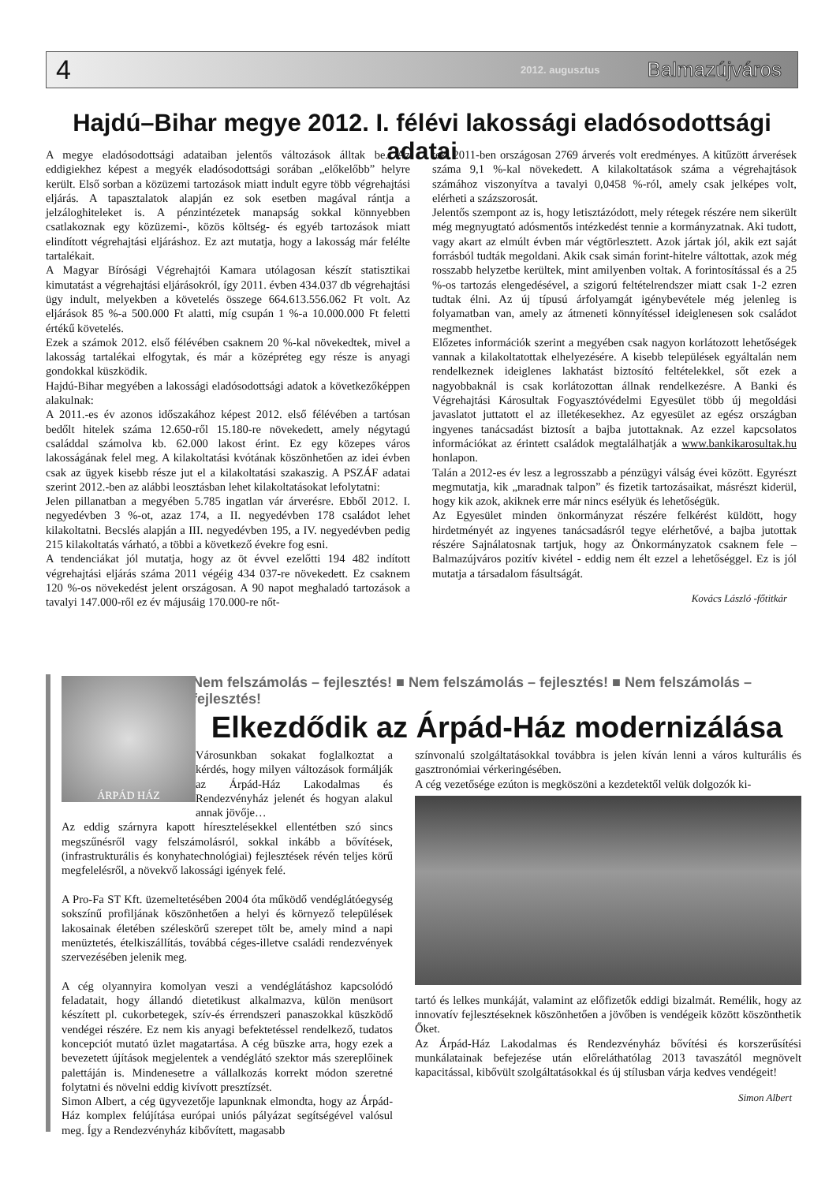4 2012. augusztus Balmazújváros
Hajdú–Bihar megye 2012. I. félévi lakossági eladósodottsági adatai
A megye eladósodottsági adataiban jelentős változások álltak be. Az eddigiekhez képest a megyék eladósodottsági sorában „előkelőbb” helyre került. Első sorban a közüzemi tartozások miatt indult egyre több végrehajtási eljárás. A tapasztalatok alapján ez sok esetben magával rántja a jelzáloghiteleket is. A pénzintézetek manapság sokkal könnyebben csatlakoznak egy közüzemi-, közös költség- és egyéb tartozások miatt elindított végrehajtási eljáráshoz. Ez azt mutatja, hogy a lakosság már felélte tartalékait.
A Magyar Bírósági Végrehajtói Kamara utólagosan készít statisztikai kimutatást a végrehajtási eljárásokról, így 2011. évben 434.037 db végrehajtási ügy indult, melyekben a követelés összege 664.613.556.062 Ft volt. Az eljárások 85 %-a 500.000 Ft alatti, míg csupán 1 %-a 10.000.000 Ft feletti értékű követelés.
Ezek a számok 2012. első félévében csaknem 20 %-kal növekedtek, mivel a lakosság tartalékai elfogytak, és már a középréteg egy része is anyagi gondokkal küszködik.
Hajdú-Bihar megyében a lakossági eladósodottsági adatok a következőképpen alakulnak:
A 2011.-es év azonos időszakához képest 2012. első félévében a tartósan bedőlt hitelek száma 12.650-ről 15.180-re növekedett, amely négytagú családdal számolva kb. 62.000 lakost érint. Ez egy közepes város lakosságának felel meg. A kilakoltatási kvótának köszönhetően az idei évben csak az ügyek kisebb része jut el a kilakoltatási szakaszig. A PSZÁF adatai szerint 2012.-ben az alábbi leosztásban lehet kilakoltatásokat lefolytatni:
Jelen pillanatban a megyében 5.785 ingatlan vár árverésre. Ebből 2012. I. negyedévben 3 %-ot, azaz 174, a II. negyedévben 178 családot lehet kilakoltatni. Becslés alapján a III. negyedévben 195, a IV. negyedévben pedig 215 kilakoltatás várható, a többi a következő évekre fog esni.
A tendenciákat jól mutatja, hogy az öt évvel ezelőtti 194 482 indított végrehajtási eljárás száma 2011 végéig 434 037-re növekedett. Ez csaknem 120 %-os növekedést jelent országosan. A 90 napot meghaladó tartozások a tavalyi 147.000-ről ez év májusáig 170.000-re nőt-
tek. 2011-ben országosan 2769 árverés volt eredményes. A kitűzött árverések száma 9,1 %-kal növekedett. A kilakoltatások száma a végrehajtások számához viszonyítva a tavalyi 0,0458 %-ról, amely csak jelképes volt, elérheti a százszorosát.
Jelentős szempont az is, hogy letisztázódott, mely rétegek részére nem sikerült még megnyugtató adósmentős intézkedést tennie a kormányzatnak. Aki tudott, vagy akart az elmúlt évben már végtörlesztett. Azok jártak jól, akik ezt saját forrásból tudták megoldani. Akik csak simán forint-hitelre váltottak, azok még rosszabb helyzetbe kerültek, mint amilyenben voltak. A forintosítással és a 25 %-os tartozás elengedésével, a szigorú feltételrendszer miatt csak 1-2 ezren tudtak élni. Az új típusú árfolyamgát igénybevétele még jelenleg is folyamatban van, amely az átmeneti könnyítéssel ideiglenesen sok családot megmenthet.
Előzetes információk szerint a megyében csak nagyon korlátozott lehetőségek vannak a kilakoltatottak elhelyezésére. A kisebb települések egyáltalán nem rendelkeznek ideiglenes lakhatást biztosító feltételekkel, sőt ezek a nagyobbaknál is csak korlátozottan állnak rendelkezésre. A Banki és Végrehajtási Károsultak Fogyasztóvédelmi Egyesület több új megoldási javaslatot juttatott el az illetékesekhez. Az egyesület az egész országban ingyenes tanácsadást biztosít a bajba jutottaknak. Az ezzel kapcsolatos információkat az érintett családok megtalálhatják a www.bankikarosultak.hu honlapon.
Talán a 2012-es év lesz a legrosszabb a pénzügyi válság évei között. Egyrészt megmutatja, kik „maradnak talpon” és fizetik tartozásaikat, másrészt kiderül, hogy kik azok, akiknek erre már nincs esélyük és lehetőségük.
Az Egyesület minden önkormányzat részére felkérést küldött, hogy hirdetményét az ingyenes tanácsadásról tegye elérhetővé, a bajba jutottak részére Sajnálatosnak tartjuk, hogy az Önkormányzatok csaknem fele – Balmazújváros pozitív kivétel - eddig nem élt ezzel a lehetőséggel. Ez is jól mutatja a társadalom fásultságát.
Kovács László -főtitkár
ÁRPÁD HÁZ
Nem felszámolás – fejlesztés! ■ Nem felszámolás – fejlesztés! ■ Nem felszámolás – fejlesztés!
Elkezdődik az Árpád-Ház modernizálása
Városunkban sokakat foglalkoztat a kérdés, hogy milyen változások formálják az Árpád-Ház Lakodalmas és Rendezvényház jelenét és hogyan alakul annak jövője…
Az eddig szárnyra kapott híresztelésekkel ellentétben szó sincs megszűnésről vagy felszámolásról, sokkal inkább a bővítések, (infrastrukturális és konyhatechnológiai) fejlesztések révén teljes körű megfelelésről, a növekvő lakossági igények felé.
A Pro-Fa ST Kft. üzemeltetésében 2004 óta működő vendéglátóegység sokszínű profiljának köszönhetően a helyi és környező települések lakosainak életében széleskörű szerepet tölt be, amely mind a napi menüztetés, ételkiszállítás, továbbá céges-illetve családi rendezvények szervezésében jelenik meg.
A cég olyannyira komolyan veszi a vendéglátáshoz kapcsolódó feladatait, hogy állandó dietetikust alkalmazva, külön menüsort készített pl. cukorbetegek, szív-és érrendszeri panaszokkal küszködő vendégei részére. Ez nem kis anyagi befektetéssel rendelkező, tudatos koncepciót mutató üzlet magatartása. A cég büszke arra, hogy ezek a bevezetett újítások megjelentek a vendéglátó szektor más szereplőinek palettáján is. Mindenesetre a vállalkozás korrekt módon szeretné folytatni és növelni eddig kivívott presztízsét.
Simon Albert, a cég ügyvezetője lapunknak elmondta, hogy az Árpád-Ház komplex felújítása európai uniós pályázat segítségével valósul meg. Így a Rendezvényház kibővített, magasabb
színvonalú szolgáltatásokkal továbbra is jelen kíván lenni a város kulturális és gasztronómiai vérkeringésében.
A cég vezetősége ezúton is megköszöni a kezdetektől velük dolgozók ki-
tartó és lelkes munkáját, valamint az előfizetők eddigi bizalmát. Remélik, hogy az innovatív fejlesztéseknek köszönhetően a jövőben is vendégeik között köszönthetik Őket.
Az Árpád-Ház Lakodalmas és Rendezvényház bővítési és korszerűsítési munkálatainak befejezése után előreláthatólag 2013 tavaszától megnövelt kapacitással, kibővült szolgáltatásokkal és új stílusban várja kedves vendégeit!
Simon Albert